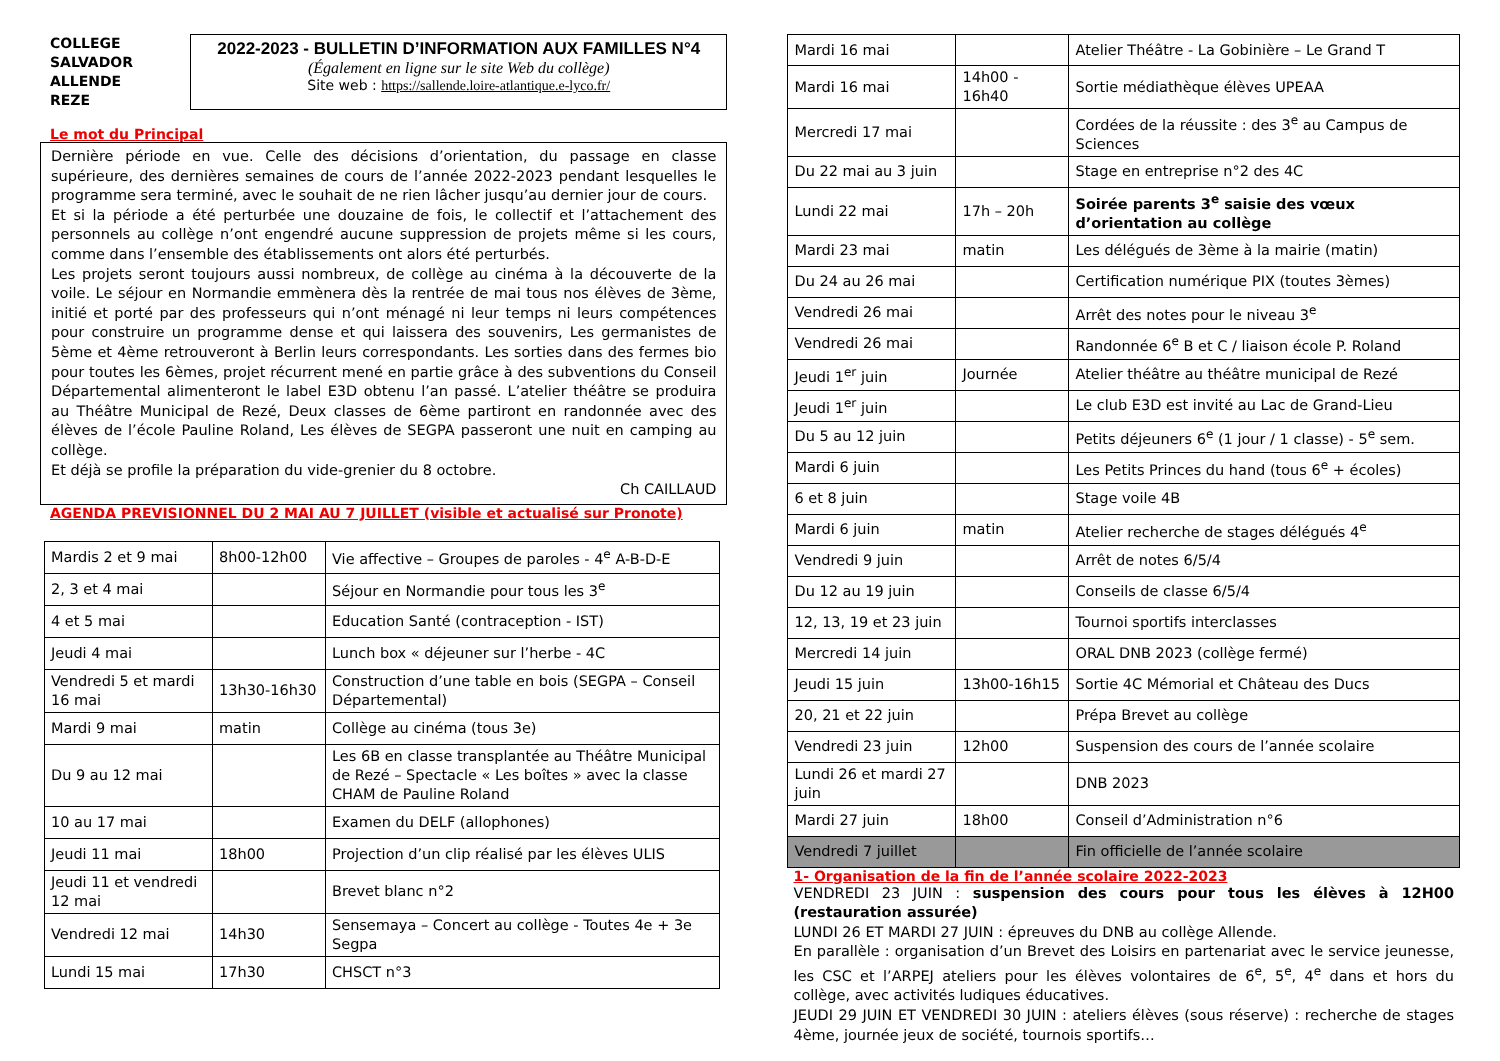COLLEGE SALVADOR ALLENDE REZE
2022-2023 - BULLETIN D’INFORMATION AUX FAMILLES N°4
(Également en ligne sur le site Web du collège)
Site web : https://sallende.loire-atlantique.e-lyco.fr/
Le mot du Principal
Dernière période en vue. Celle des décisions d’orientation, du passage en classe supérieure, des dernières semaines de cours de l’année 2022-2023 pendant lesquelles le programme sera terminé, avec le souhait de ne rien lâcher jusqu’au dernier jour de cours.
Et si la période a été perturbée une douzaine de fois, le collectif et l’attachement des personnels au collège n’ont engendré aucune suppression de projets même si les cours, comme dans l’ensemble des établissements ont alors été perturbés.
Les projets seront toujours aussi nombreux, de collège au cinéma à la découverte de la voile. Le séjour en Normandie emmènera dès la rentrée de mai tous nos élèves de 3ème, initié et porté par des professeurs qui n’ont ménagé ni leur temps ni leurs compétences pour construire un programme dense et qui laissera des souvenirs, Les germanistes de 5ème et 4ème retrouveront à Berlin leurs correspondants. Les sorties dans des fermes bio pour toutes les 6èmes, projet récurrent mené en partie grâce à des subventions du Conseil Départemental alimenteront le label E3D obtenu l’an passé. L’atelier théâtre se produira au Théâtre Municipal de Rezé, Deux classes de 6ème partiront en randonnée avec des élèves de l’école Pauline Roland, Les élèves de SEGPA passeront une nuit en camping au collège.
Et déjà se profile la préparation du vide-grenier du 8 octobre.
Ch CAILLAUD
AGENDA PREVISIONNEL DU 2 MAI AU 7 JUILLET (visible et actualisé sur Pronote)
| Mardis 2 et 9 mai | 8h00-12h00 | Vie affective – Groupes de paroles - 4<sup>e</sup> A-B-D-E |
| 2, 3 et 4 mai | | Séjour en Normandie pour tous les 3<sup>e</sup> |
| 4 et 5 mai | | Education Santé (contraception - IST) |
| Jeudi 4 mai | | Lunch box « déjeuner sur l’herbe - 4C |
| Vendredi 5 et mardi 16 mai | 13h30-16h30 | Construction d’une table en bois (SEGPA – Conseil Départemental) |
| Mardi 9 mai | matin | Collège au cinéma (tous 3e) |
| Du 9 au 12 mai | | Les 6B en classe transplantée au Théâtre Municipal de Rezé – Spectacle « Les boîtes » avec la classe CHAM de Pauline Roland |
| 10 au 17 mai | | Examen du DELF (allophones) |
| Jeudi 11 mai | 18h00 | Projection d’un clip réalisé par les élèves ULIS |
| Jeudi 11 et vendredi 12 mai | | Brevet blanc n°2 |
| Vendredi 12 mai | 14h30 | Sensemaya – Concert au collège - Toutes 4e + 3e Segpa |
| Lundi 15 mai | 17h30 | CHSCT n°3 |
| Mardi 16 mai | | Atelier Théâtre - La Gobinière – Le Grand T |
| Mardi 16 mai | 14h00 - 16h40 | Sortie médiathèque élèves UPEAA |
| Mercredi 17 mai | | Cordées de la réussite : des 3<sup>e</sup> au Campus de Sciences |
| Du 22 mai au 3 juin | | Stage en entreprise n°2 des 4C |
| Lundi 22 mai | 17h – 20h | Soirée parents 3<sup>e</sup> saisie des vœux d’orientation au collège |
| Mardi 23 mai | matin | Les délégués de 3ème à la mairie (matin) |
| Du 24 au 26 mai | | Certification numérique PIX (toutes 3èmes) |
| Vendredi 26 mai | | Arrêt des notes pour le niveau 3<sup>e</sup> |
| Vendredi 26 mai | | Randonnée 6<sup>e</sup> B et C / liaison école P. Roland |
| Jeudi 1<sup>er</sup> juin | Journée | Atelier théâtre au théâtre municipal de Rezé |
| Jeudi 1<sup>er</sup> juin | | Le club E3D est invité au Lac de Grand-Lieu |
| Du 5 au 12 juin | | Petits déjeuners 6<sup>e</sup> (1 jour / 1 classe) - 5<sup>e</sup> sem. |
| Mardi 6 juin | | Les Petits Princes du hand (tous 6<sup>e</sup> + écoles) |
| 6 et 8 juin | | Stage voile 4B |
| Mardi 6 juin | matin | Atelier recherche de stages délégués 4<sup>e</sup> |
| Vendredi 9 juin | | Arrêt de notes 6/5/4 |
| Du 12 au 19 juin | | Conseils de classe 6/5/4 |
| 12, 13, 19 et 23 juin | | Tournoi sportifs interclasses |
| Mercredi 14 juin | | ORAL DNB 2023 (collège fermé) |
| Jeudi 15 juin | 13h00-16h15 | Sortie 4C Mémorial et Château des Ducs |
| 20, 21 et 22 juin | | Prépa Brevet au collège |
| Vendredi 23 juin | 12h00 | Suspension des cours de l’année scolaire |
| Lundi 26 et mardi 27 juin | | DNB 2023 |
| Mardi 27 juin | 18h00 | Conseil d’Administration n°6 |
| Vendredi 7 juillet | | Fin officielle de l’année scolaire |
1- Organisation de la fin de l’année scolaire 2022-2023
VENDREDI 23 JUIN : suspension des cours pour tous les élèves à 12H00 (restauration assurée)
LUNDI 26 ET MARDI 27 JUIN : épreuves du DNB au collège Allende.
En parallèle : organisation d’un Brevet des Loisirs en partenariat avec le service jeunesse, les CSC et l’ARPEJ ateliers pour les élèves volontaires de 6<sup>e</sup>, 5<sup>e</sup>, 4<sup>e</sup> dans et hors du collège, avec activités ludiques éducatives.
JEUDI 29 JUIN ET VENDREDI 30 JUIN : ateliers élèves (sous réserve) : recherche de stages 4ème, journée jeux de société, tournois sportifs…